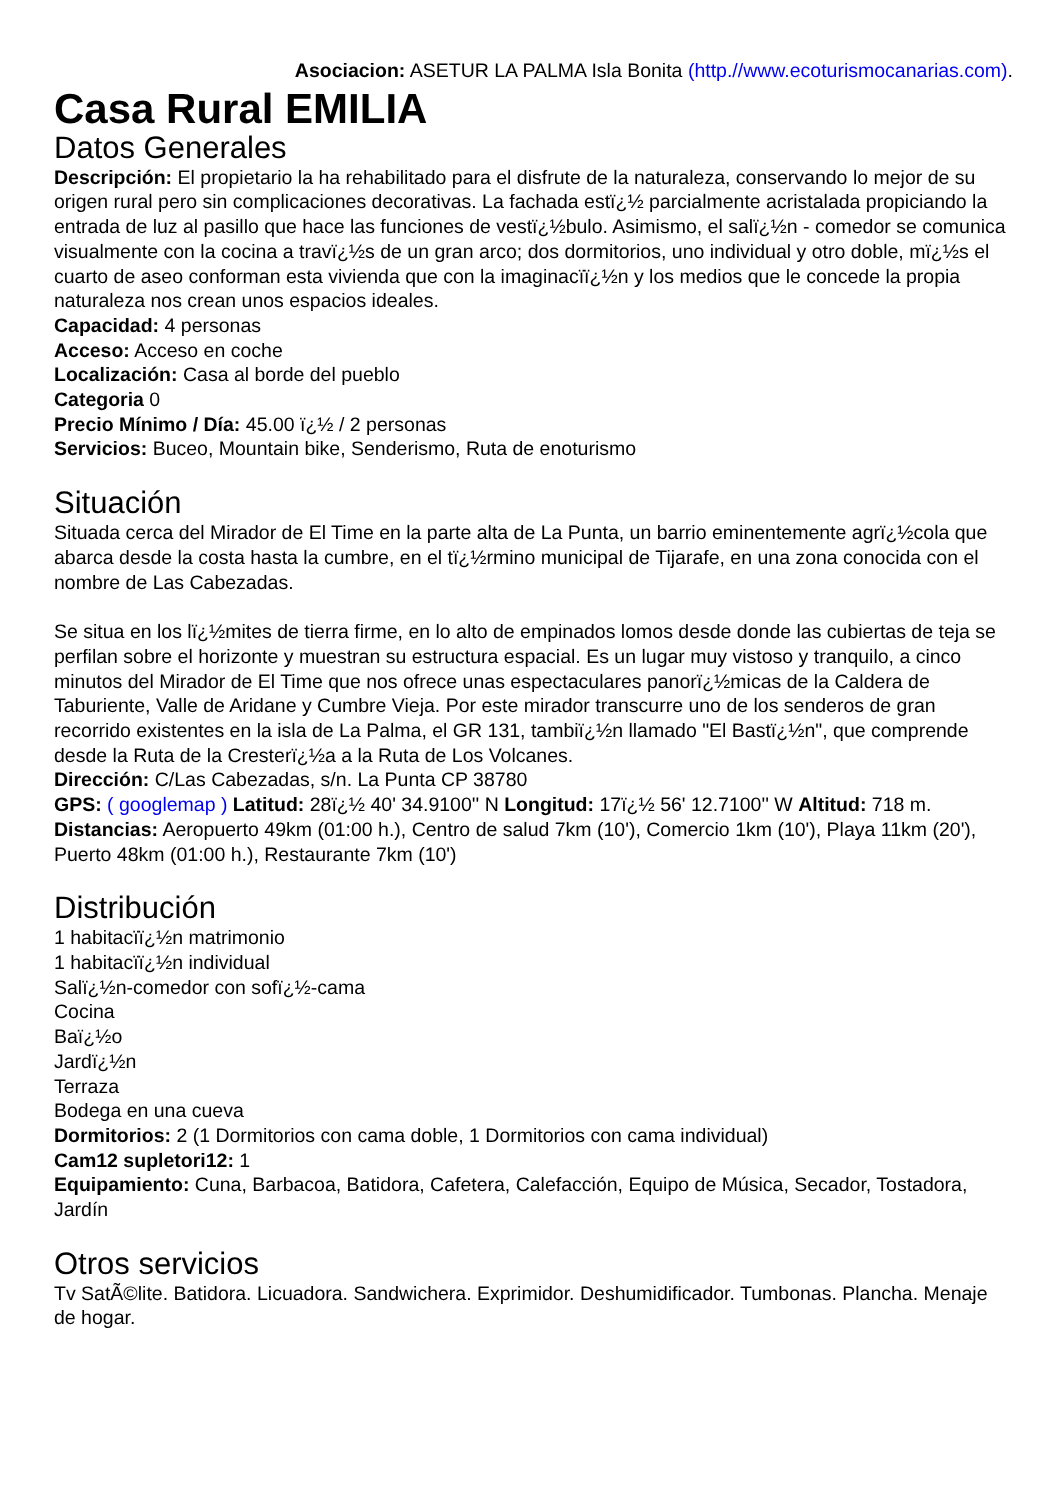Asociacion: ASETUR LA PALMA Isla Bonita (http.//www.ecoturismocanarias.com).
Casa Rural EMILIA
Datos Generales
Descripción: El propietario la ha rehabilitado para el disfrute de la naturaleza, conservando lo mejor de su origen rural pero sin complicaciones decorativas. La fachada estï¿½ parcialmente acristalada propiciando la entrada de luz al pasillo que hace las funciones de vestï¿½bulo. Asimismo, el salï¿½n - comedor se comunica visualmente con la cocina a travï¿½s de un gran arco; dos dormitorios, uno individual y otro doble, mï¿½s el cuarto de aseo conforman esta vivienda que con la imaginacïï¿½n y los medios que le concede la propia naturaleza nos crean unos espacios ideales.
Capacidad: 4 personas
Acceso: Acceso en coche
Localización: Casa al borde del pueblo
Categoria 0
Precio Mínimo / Día: 45.00 ï¿½ / 2 personas
Servicios: Buceo, Mountain bike, Senderismo, Ruta de enoturismo
Situación
Situada cerca del Mirador de El Time en la parte alta de La Punta, un barrio eminentemente agrï¿½cola que abarca desde la costa hasta la cumbre, en el tï¿½rmino municipal de Tijarafe, en una zona conocida con el nombre de Las Cabezadas.
Se situa en los lï¿½mites de tierra firme, en lo alto de empinados lomos desde donde las cubiertas de teja se perfilan sobre el horizonte y muestran su estructura espacial. Es un lugar muy vistoso y tranquilo, a cinco minutos del Mirador de El Time que nos ofrece unas espectaculares panorï¿½micas de la Caldera de Taburiente, Valle de Aridane y Cumbre Vieja. Por este mirador transcurre uno de los senderos de gran recorrido existentes en la isla de La Palma, el GR 131, tambiï¿½n llamado "El Bastï¿½n", que comprende desde la Ruta de la Cresterï¿½a a la Ruta de Los Volcanes.
Dirección: C/Las Cabezadas, s/n. La Punta CP 38780
GPS: ( googlemap ) Latitud: 28ï¿½ 40' 34.9100'' N Longitud: 17ï¿½ 56' 12.7100'' W Altitud: 718 m.
Distancias: Aeropuerto 49km (01:00 h.), Centro de salud 7km (10'), Comercio 1km (10'), Playa 11km (20'), Puerto 48km (01:00 h.), Restaurante 7km (10')
Distribución
1 habitacïï¿½n matrimonio
1 habitacïï¿½n individual
Salï¿½n-comedor con sofï¿½-cama
Cocina
Baï¿½o
Jardï¿½n
Terraza
Bodega en una cueva
Dormitorios: 2 (1 Dormitorios con cama doble, 1 Dormitorios con cama individual)
Cam12 supletori12: 1
Equipamiento: Cuna, Barbacoa, Batidora, Cafetera, Calefacción, Equipo de Música, Secador, Tostadora, Jardín
Otros servicios
Tv SatÃ©lite. Batidora. Licuadora. Sandwichera. Exprimidor. Deshumidificador. Tumbonas. Plancha. Menaje de hogar.